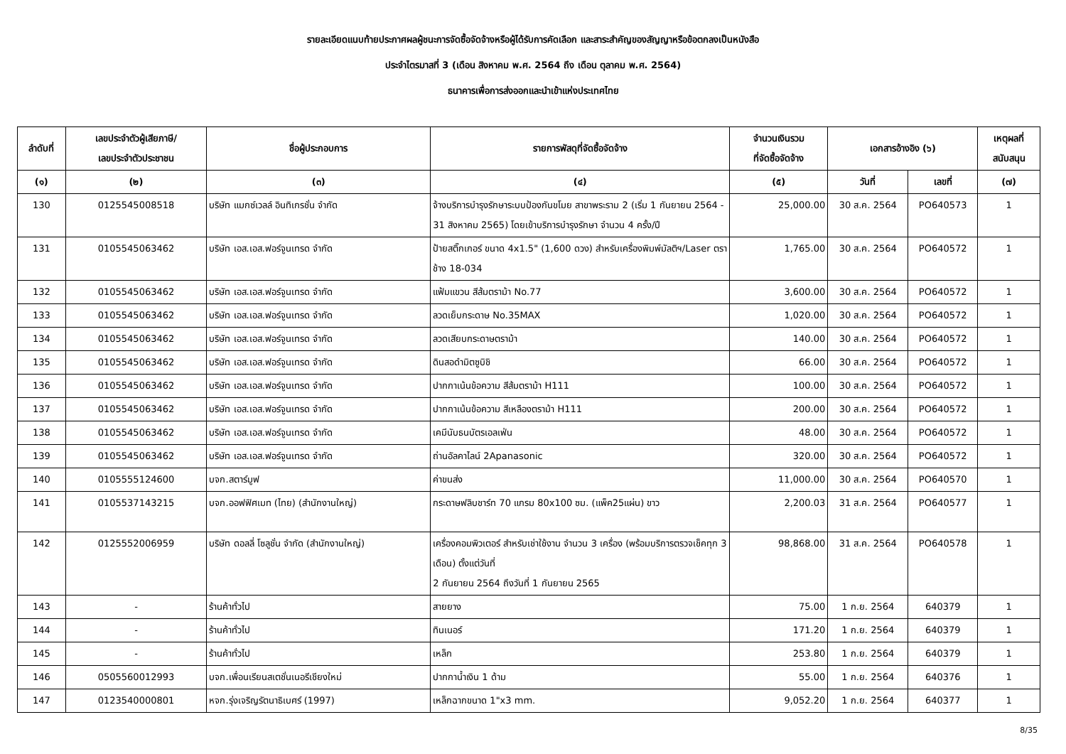รายละเอียดแนบท้ายประกาศผลผู้ชนะการจัดซื้อจัดจ้างหรือผู้ได้รับการคัดเลือก และสาระสำคัญของสัญญาหรือข้อตกลงเป็นหนังสือ
ประจำไตรมาสที่ 3 (เดือน สิงหาคม พ.ศ. 2564 ถึง เดือน ตุลาคม พ.ศ. 2564)
ธนาคารเพื่อการส่งออกและนำเข้าแห่งประเทศไทย
| ลำดับที่ | เลขประจำตัวผู้เสียภาษี/ เลขประจำตัวประชาชน | ชื่อผู้ประกอบการ | รายการพัสดุที่จัดซื้อจัดจ้าง | จำนวนเงินรวม ที่จัดซื้อจัดจ้าง | เอกสารอ้างอิง (๖) | | เหตุผลที่ สนับสนุน |
| --- | --- | --- | --- | --- | --- | --- | --- |
| (๑) | (๒) | (๓) | (๔) | (๕) | วันที่ | เลขที่ | (๗) |
| 130 | 0125545008518 | บริษัท แมกซ์เวลล์ อินทิเกรชั่น จำกัด | จ้างบริการบำรุงรักษาระบบป้องกันขโมย สาขาพระราม 2 (เริ่ม 1 กันยายน 2564 - 31 สิงหาคม 2565) โดยเข้าบริการบำรุงรักษา จำนวน 4 ครั้ง/ปี | 25,000.00 | 30 ส.ค. 2564 | PO640573 | 1 |
| 131 | 0105545063462 | บริษัท เอส.เอส.ฟอร์จูนเทรด จำกัด | ป้ายสติ๊กเกอร์ ขนาด 4x1.5" (1,600 ดวง) สำหรับเครื่องพิมพ์มัลติฯ/Laser ตราช้าง 18-034 | 1,765.00 | 30 ส.ค. 2564 | PO640572 | 1 |
| 132 | 0105545063462 | บริษัท เอส.เอส.ฟอร์จูนเทรด จำกัด | แฟ้มแขวน สีส้มตราม้า No.77 | 3,600.00 | 30 ส.ค. 2564 | PO640572 | 1 |
| 133 | 0105545063462 | บริษัท เอส.เอส.ฟอร์จูนเทรด จำกัด | ลวดเย็บกระดาษ No.35MAX | 1,020.00 | 30 ส.ค. 2564 | PO640572 | 1 |
| 134 | 0105545063462 | บริษัท เอส.เอส.ฟอร์จูนเทรด จำกัด | ลวดเสียบกระดาษตราม้า | 140.00 | 30 ส.ค. 2564 | PO640572 | 1 |
| 135 | 0105545063462 | บริษัท เอส.เอส.ฟอร์จูนเทรด จำกัด | ดินสอดำมิตซูบิชิ | 66.00 | 30 ส.ค. 2564 | PO640572 | 1 |
| 136 | 0105545063462 | บริษัท เอส.เอส.ฟอร์จูนเทรด จำกัด | ปากกาเน้นข้อความ สีส้มตราม้า H111 | 100.00 | 30 ส.ค. 2564 | PO640572 | 1 |
| 137 | 0105545063462 | บริษัท เอส.เอส.ฟอร์จูนเทรด จำกัด | ปากกาเน้นข้อความ สีเหลืองตราม้า H111 | 200.00 | 30 ส.ค. 2564 | PO640572 | 1 |
| 138 | 0105545063462 | บริษัท เอส.เอส.ฟอร์จูนเทรด จำกัด | เคมีนับธนบัตรเอลเฟ่น | 48.00 | 30 ส.ค. 2564 | PO640572 | 1 |
| 139 | 0105545063462 | บริษัท เอส.เอส.ฟอร์จูนเทรด จำกัด | ถ่านอัลคาไลน์ 2Apanasonic | 320.00 | 30 ส.ค. 2564 | PO640572 | 1 |
| 140 | 0105555124600 | บจก.สตาร์มูฟ | ค่าขนส่ง | 11,000.00 | 30 ส.ค. 2564 | PO640570 | 1 |
| 141 | 0105537143215 | บจก.ออฟฟิศเมท (ไทย) (สำนักงานใหญ่) | กระดาษฟลิบชาร์ท 70 แกรม 80x100 ซม. (แพ็ค25แผ่น) ขาว | 2,200.03 | 31 ส.ค. 2564 | PO640577 | 1 |
| 142 | 0125552006959 | บริษัท ดอลลี่ โซลูชั่น จำกัด (สำนักงานใหญ่) | เครื่องคอมพิวเตอร์ สำหรับเช่าใช้งาน จำนวน 3 เครื่อง (พร้อมบริการตรวจเช็คทุก 3 เดือน) ตั้งแต่วันที่ 2 กันยายน 2564 ถึงวันที่ 1 กันยายน 2565 | 98,868.00 | 31 ส.ค. 2564 | PO640578 | 1 |
| 143 | - | ร้านค้าทั่วไป | สายยาง | 75.00 | 1 ก.ย. 2564 | 640379 | 1 |
| 144 | - | ร้านค้าทั่วไป | ทินเนอร์ | 171.20 | 1 ก.ย. 2564 | 640379 | 1 |
| 145 | - | ร้านค้าทั่วไป | เหล็ก | 253.80 | 1 ก.ย. 2564 | 640379 | 1 |
| 146 | 0505560012993 | บจก.เพื่อนเรียนสเตชั่นเนอรีเชียงใหม่ | ปากกาน้ำเงิน 1 ด้าม | 55.00 | 1 ก.ย. 2564 | 640376 | 1 |
| 147 | 0123540000801 | หจก.รุ่งเจริญรัตนาธิเบศร์ (1997) | เหล็กฉากขนาด 1"x3 mm. | 9,052.20 | 1 ก.ย. 2564 | 640377 | 1 |
8/35